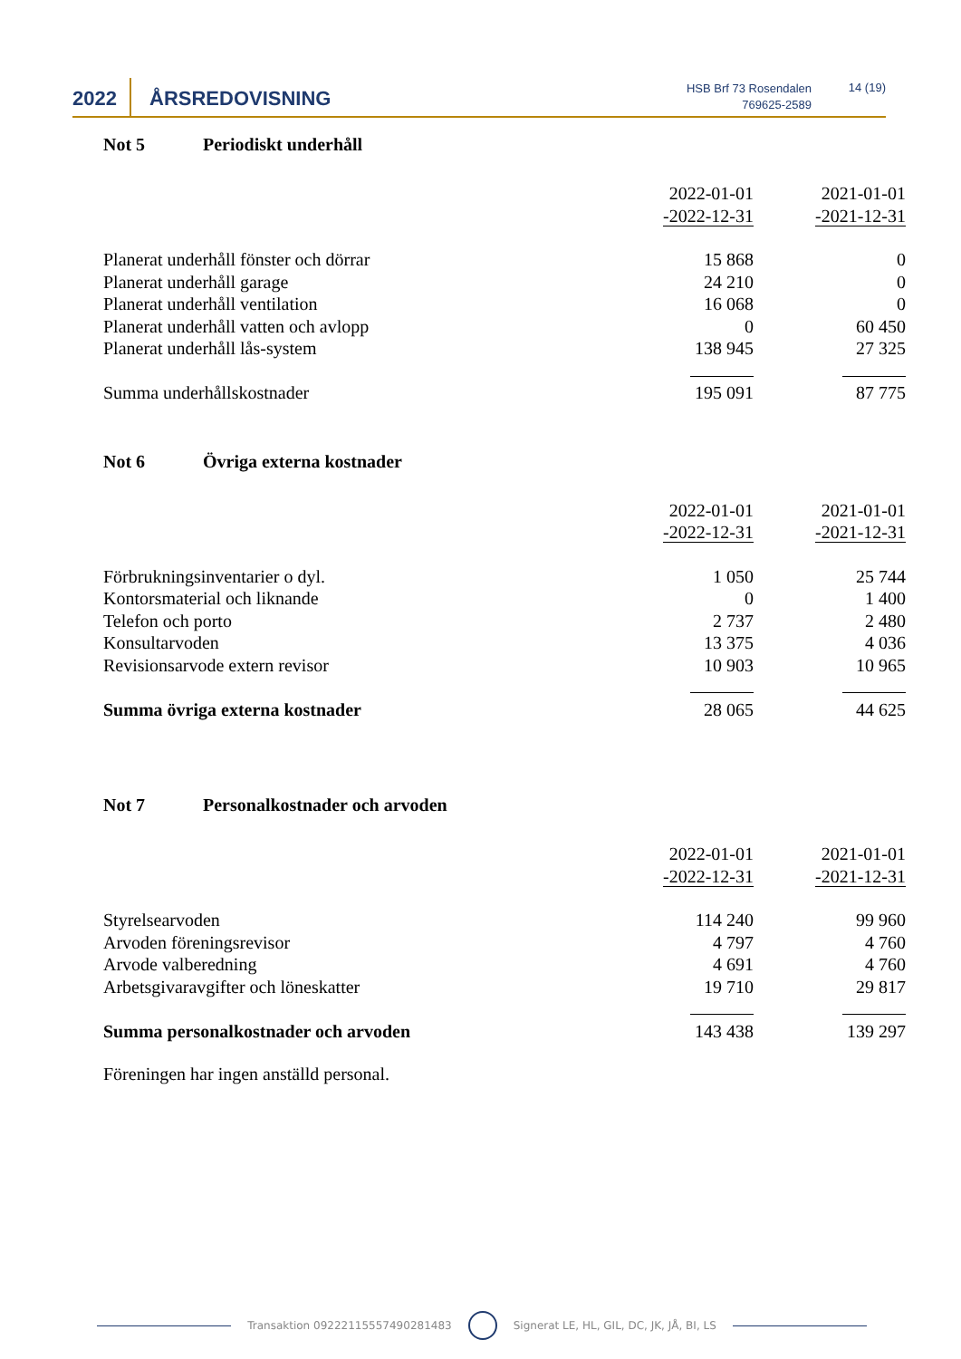2022 ÅRSREDOVISNING
HSB Brf 73 Rosendalen
769625-2589
14 (19)
Not 5 Periodiskt underhåll
| | 2022-01-01 -2022-12-31 | 2021-01-01 -2021-12-31 |
| Planerat underhåll fönster och dörrar | 15 868 | 0 |
| Planerat underhåll garage | 24 210 | 0 |
| Planerat underhåll ventilation | 16 068 | 0 |
| Planerat underhåll vatten och avlopp | 0 | 60 450 |
| Planerat underhåll lås-system | 138 945 | 27 325 |
| Summa underhållskostnader | 195 091 | 87 775 |
Not 6 Övriga externa kostnader
| | 2022-01-01 -2022-12-31 | 2021-01-01 -2021-12-31 |
| Förbrukningsinventarier o dyl. | 1 050 | 25 744 |
| Kontorsmaterial och liknande | 0 | 1 400 |
| Telefon och porto | 2 737 | 2 480 |
| Konsultarvoden | 13 375 | 4 036 |
| Revisionsarvode extern revisor | 10 903 | 10 965 |
| Summa övriga externa kostnader | 28 065 | 44 625 |
Not 7 Personalkostnader och arvoden
| | 2022-01-01 -2022-12-31 | 2021-01-01 -2021-12-31 |
| Styrelsearvoden | 114 240 | 99 960 |
| Arvoden föreningsrevisor | 4 797 | 4 760 |
| Arvode valberedning | 4 691 | 4 760 |
| Arbetsgivaravgifter och löneskatter | 19 710 | 29 817 |
| Summa personalkostnader och arvoden | 143 438 | 139 297 |
Föreningen har ingen anställd personal.
Transaktion 09222115557490281483 Signerat LE, HL, GIL, DC, JK, JÅ, BI, LS